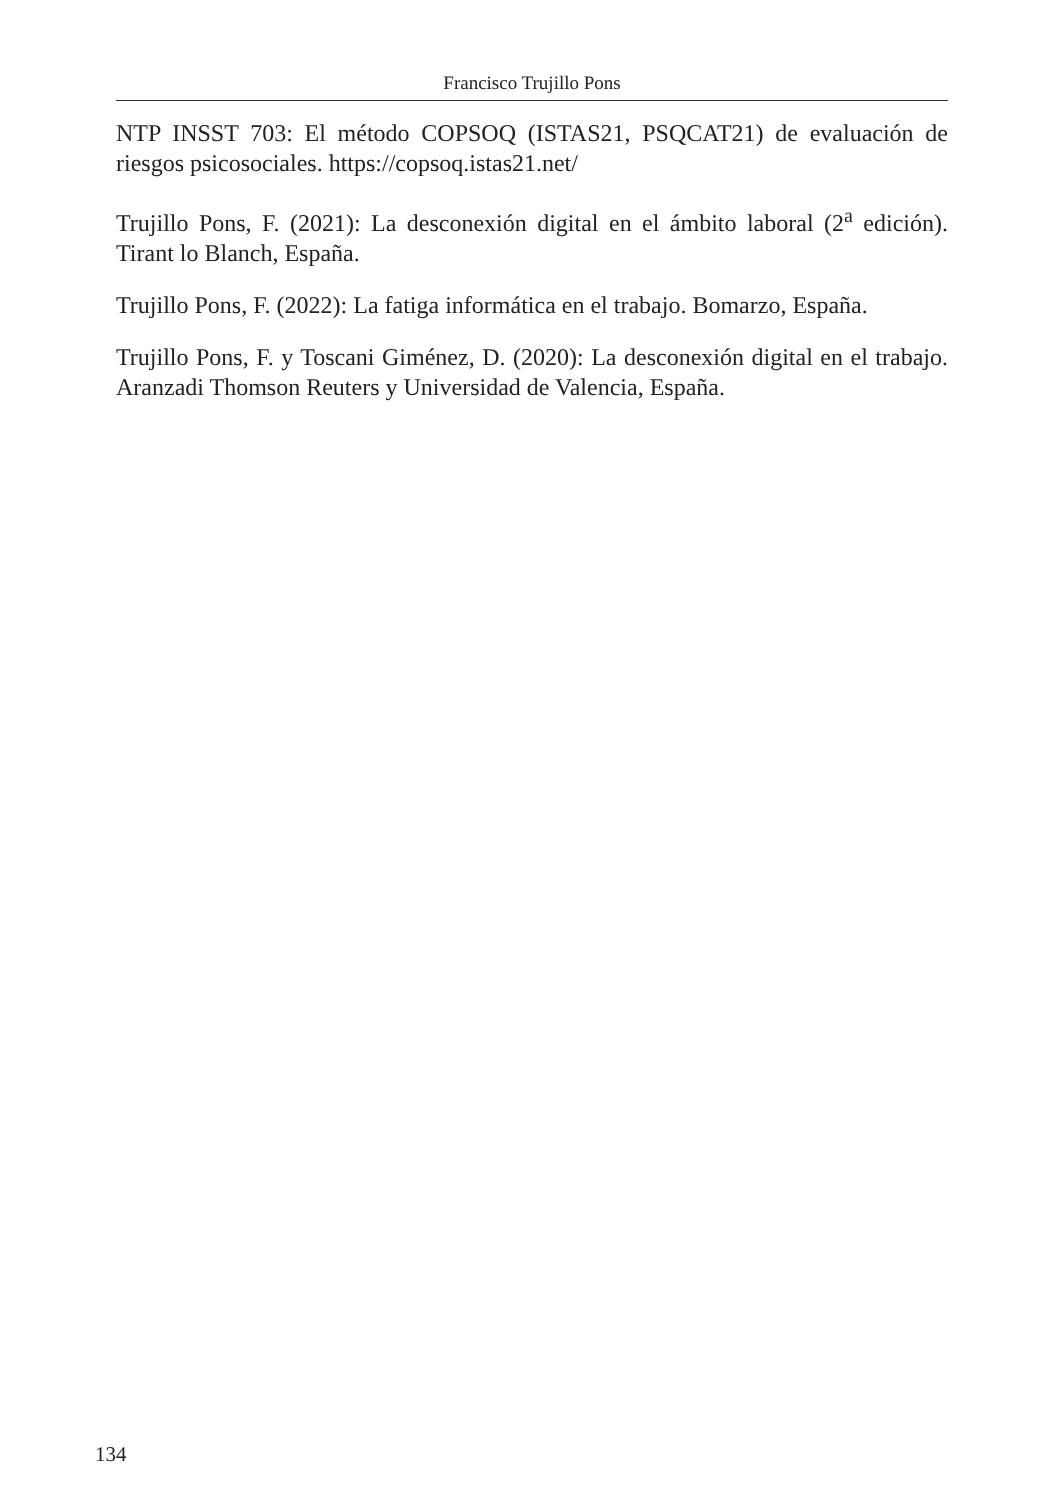Francisco Trujillo Pons
NTP INSST 703: El método COPSOQ (ISTAS21, PSQCAT21) de evaluación de riesgos psicosociales. https://copsoq.istas21.net/
Trujillo Pons, F. (2021): La desconexión digital en el ámbito laboral (2<sup>a</sup> edición). Tirant lo Blanch, España.
Trujillo Pons, F. (2022): La fatiga informática en el trabajo. Bomarzo, España.
Trujillo Pons, F. y Toscani Giménez, D. (2020): La desconexión digital en el trabajo. Aranzadi Thomson Reuters y Universidad de Valencia, España.
134